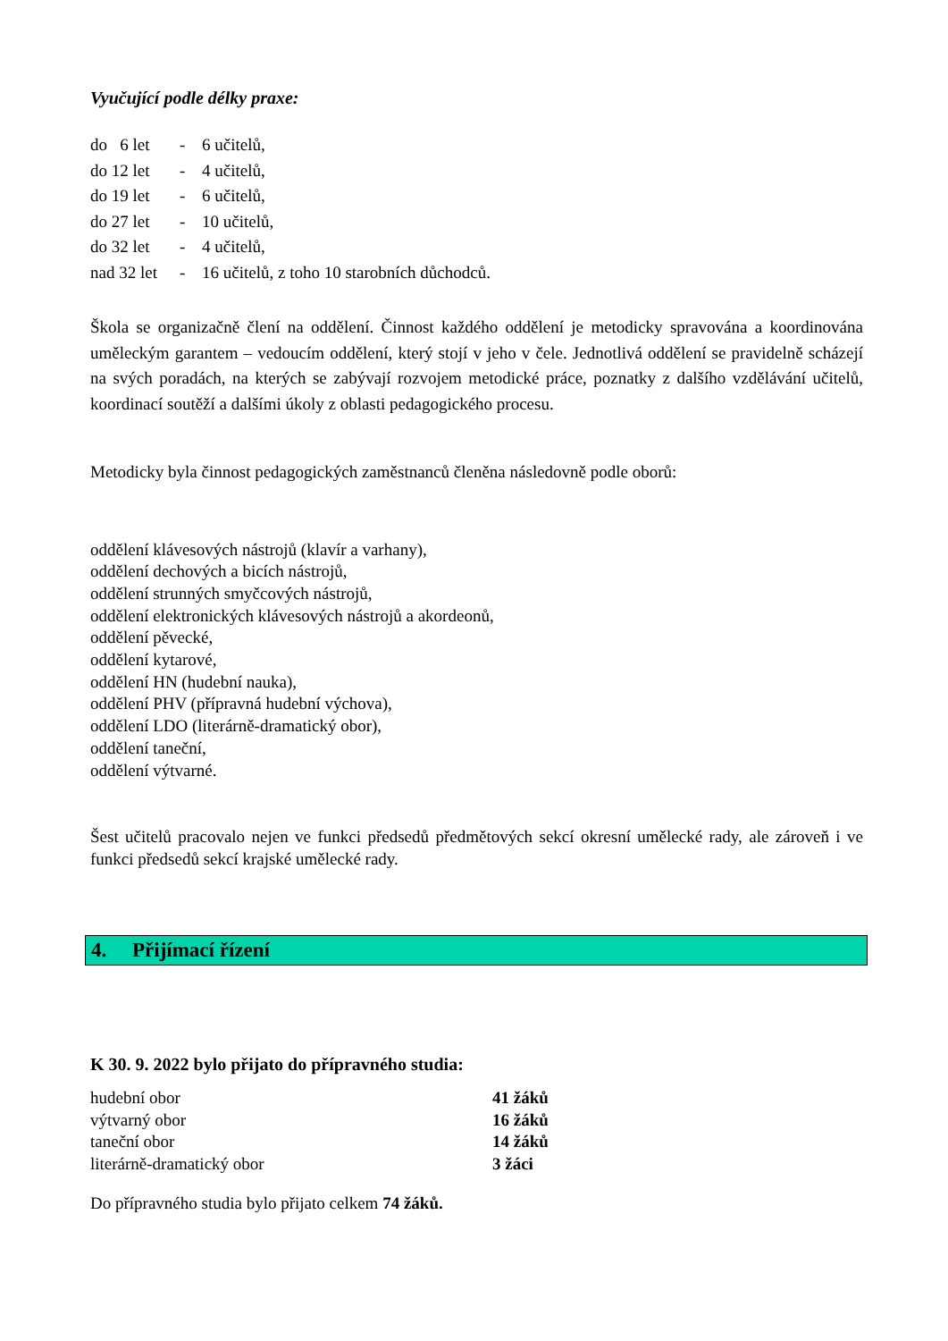Vyučující podle délky praxe:
| do 6 let | - | 6 učitelů, |
| do 12 let | - | 4 učitelů, |
| do 19 let | - | 6 učitelů, |
| do 27 let | - | 10 učitelů, |
| do 32 let | - | 4 učitelů, |
| nad 32 let | - | 16 učitelů, z toho 10 starobních důchodců. |
Škola se organizačně člení na oddělení. Činnost každého oddělení je metodicky spravována a koordinována uměleckým garantem – vedoucím oddělení, který stojí v jeho v čele. Jednotlivá oddělení se pravidelně scházejí na svých poradách, na kterých se zabývají rozvojem metodické práce, poznatky z dalšího vzdělávání učitelů, koordinací soutěží a dalšími úkoly z oblasti pedagogického procesu.
Metodicky byla činnost pedagogických zaměstnanců členěna následovně podle oborů:
oddělení klávesových nástrojů (klavír a varhany),
oddělení dechových a bicích nástrojů,
oddělení strunných smyčcových nástrojů,
oddělení elektronických klávesových nástrojů a akordeonů,
oddělení pěvecké,
oddělení kytarové,
oddělení HN (hudební nauka),
oddělení PHV (přípravná hudební výchova),
oddělení LDO (literárně-dramatický obor),
oddělení taneční,
oddělení výtvarné.
Šest učitelů pracovalo nejen ve funkci předsedů předmětových sekcí okresní umělecké rady, ale zároveň i ve funkci předsedů sekcí krajské umělecké rady.
4. Přijímací řízení
K 30. 9. 2022 bylo přijato do přípravného studia:
| hudební obor | 41 žáků |
| výtvarný obor | 16 žáků |
| taneční obor | 14 žáků |
| literárně-dramatický obor | 3 žáci |
Do přípravného studia bylo přijato celkem 74 žáků.